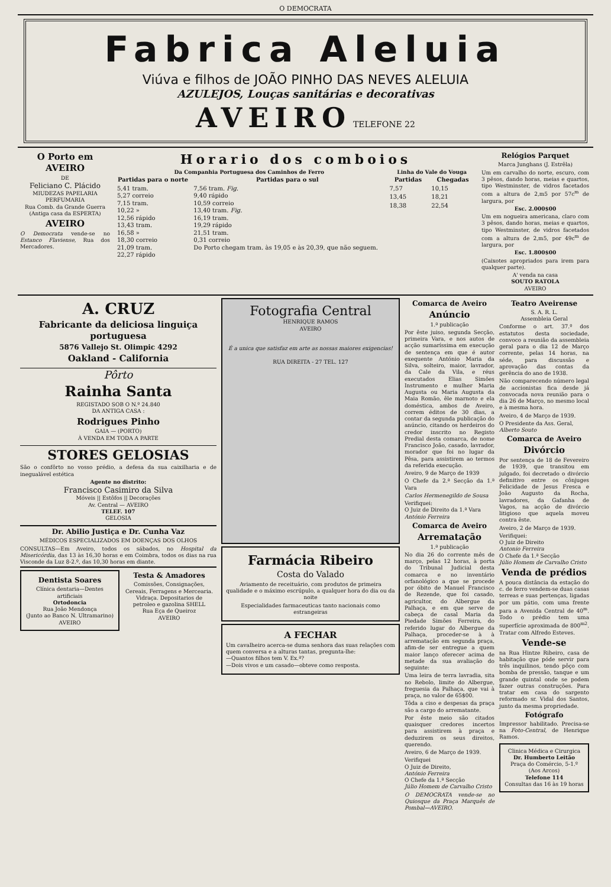O DEMOCRATA
Fabrica Aleluia
Viúva e filhos de JOÃO PINHO DAS NEVES ALELUIA
AZULEJOS, Louças sanitárias e decorativas
AVEIRO TELEFONE 22
O Porto em AVEIRO
DE
Feliciano C. Plácido
MIUDEZAS PAPELARIA
PERFUMARIA
Rua Comb. da Grande Guerra
(Antiga casa da ESPERTA)
AVEIRO
O Democrata vende-se no Estanco Flaviense, Rua dos Mercadores.
Horario dos comboios
Da Companhia Portuguesa dos Caminhos de Ferro
| Partidas para o norte | Partidas para o sul |
| --- | --- |
| 5,41 tram. 5,27 correio 7,15 tram. 10,22 » 12,56 rápido 13,43 tram. 16,58 » 18,30 correio 21,09 tram. 22,27 rápido | 7,56 tram. Fig. 9,40 rápido 10,59 correio 13,40 tram. Fig. 16,19 tram. 19,29 rápido 21,51 tram. 0,31 correio Do Porto chegam tram. às 19,05 e às 20,39, que não seguem. |
Linha do Vale do Vouga
| Partidas | Chegadas |
| --- | --- |
| 7,57 | 10,15 |
| 13,45 | 18,21 |
| 18,38 | 22,54 |
Relógios Parquet
Marca Junghans (J. Estrêla)
Um em carvalho do norte, escuro, com 3 pêsos, dando horas, meias e quartos, tipo Westminster, de vidros facetados com a altura de 2,m5 por 57c<sup>m</sup> de largura, por
Esc. 2.000$00
Um em nogueira americana, claro com 3 pêsos, dando horas, meias e quartos, tipo Westminster, de vidros facetados com a altura de 2,m5, por 49c<sup>m</sup> de largura, por
Esc. 1.800$00
(Caixotes apropriados para irem para qualquer parte).
A' venda na casa
SOUTO RATOLA
AVEIRO
A. CRUZ
Fabricante da deliciosa linguiça portuguesa
5876 Vallejo St. Olimpic 4292
Oakland - California
Pôrto
Rainha Santa
REGISTADO SOB O N.º 24.840
DA ANTIGA CASA :
Rodrigues Pinho
GAIA — (PORTO)
À VENDA EM TODA A PARTE
STORES GELOSIAS
São o confôrto no vosso prédio, a defesa da sua caixilharia e de inegualável estética
Agente no distrito:
Francisco Casimiro da Silva
Móveis || Estôfos || Decorações
Av. Central — AVEIRO
TELEF. 107
GELOSIA
Dr. Abilio Justiça e Dr. Cunha Vaz
MÉDICOS ESPECIALIZADOS EM DOENÇAS DOS OLHOS
CONSULTAS—Em Aveiro, todos os sábados, no Hospital da Misericórdia, das 13 às 16,30 horas e em Coimbra, todos os dias na rua Visconde da Luz 8-2.º, das 10,30 horas em diante.
Dentista Soares
Clínica dentaria—Dentes artificiais
Ortodoncia
Rua João Mendonça
(Junto ao Banco N. Ultramarino)
AVEIRO
Testa & Amadores
Comissões, Consignações, Cereais, Ferragens e Mercearia. Vidraça. Depositarios de petroleo e gazolina SHELL
Rua Eça de Queiroz
AVEIRO
Fotografia Central
HENRIQUE RAMOS
AVEIRO
É a unica que satisfaz em arte as nossas maiores exigencias!
RUA DIREITA - 27 TEL. 127
Farmácia Ribeiro
Costa do Valado
Aviamento de receituário, com produtos de primeira qualidade e o máximo escrúpulo, a qualquer hora do dia ou da noite
Especialidades farmaceuticas tanto nacionais como estrangeiras
A FECHAR
Um cavalheiro acerca-se duma senhora das suas relações com quem conversa e a alturas tantas, pregunta-lhe:
—Quantos filhos tem V. Ex.ª?
—Dois vivos e um casado—obteve como resposta.
Comarca de Aveiro
Anúncio
1.ª publicação
Por êste juiso, segunda Secção, primeira Vara, e nos autos de acção sumaríssima em execução de sentença em que é autor exequente António Maria da Silva, solteiro, maior, lavrador, da Cale da Vila, e réus executados Elias Simões Instrumento e mulher Maria Augusta ou Maria Augusta da Maia Romão, êle marnoto e ela doméstica, ambos de Aveiro, correm éditos de 30 dias, a contar da segunda publicação do anúncio, citando os herdeiros do credor inscrito no Registo Predial desta comarca, de nome Francisco João, casado, lavrador, morador que foi no lugar da Pêsa, para assistirem ao termos da referida execução.
Aveiro, 9 de Março de 1939
O Chefe da 2.ª Secção da 1.ª Vara
Carlos Hermenegildo de Sousa
Verifiquei:
O Juiz de Direito da 1.ª Vara
António Ferreira
Comarca de Aveiro
Arrematação
1.ª publicação
No dia 26 do corrente mês de março, pelas 12 horas, à porta do Tribunal Judicial desta comarca e no inventário orfanológico a que se procede por óbito de Manuel Francisco de Rezende, que foi casado, agricultor, do Albergue da Palhaça, e em que serve de cabeça de casal Maria da Piedade Simões Ferreira, do referido lugar do Albergue da Palhaça, proceder-se à à arrematação em segunda praça, afim-de ser entregue a quem maior lanço oferecer acima de metade da sua avaliação do seguinte:
Uma leira de terra lavradia, sita no Rebolo, limite do Albergue, freguesia da Palhaça, que vai à praça, no valor de 65$00.
Tôda a ciso e despesas da praça são a cargo do arrematante.
Por êste meio são citados quaisquer credores incertos para assistirem à praça e deduzirem os seus direitos, querendo.
Aveiro, 6 de Março de 1939.
Verifiquei
O Juiz de Direito,
António Ferreira
O Chefe da 1.ª Secção
Júlio Homem de Carvalho Cristo
O DEMOCRATA vende-se no Quiosque da Praça Marquês de Pombal—AVEIRO.
Teatro Aveirense
S. A. R. L.
Assembleia Geral
Conforme o art. 37.º dos estatutos desta sociedade, convoco a reunião da assembleia geral para o dia 12 de Março corrente, pelas 14 horas, na séde, para discussão e aprovação das contas da gerência do ano de 1938.
Não comparecendo número legal de accionistas fica desde já convocada nova reunião para o dia 26 de Março, no mesmo local e à mesma hora.
Aveiro, 4 de Março de 1939.
O Presidente da Ass. Geral,
Alberto Souto
Comarca de Aveiro
Divórcio
Por sentença de 18 de Fevereiro de 1939, que transitou em julgado, foi decretado o divórcio definitivo entre os cônjuges Felicidade de Jesus Fresca e João Augusto da Rocha, lavradores, da Gafanha de Vagos, na acção de divórcio litigioso que aquela moveu contra êste.
Aveiro, 2 de Março de 1939.
Verifiquei:
O Juiz de Direito
Antonio Ferreira
O Chefe da 1.ª Secção
Júlio Homem de Carvalho Cristo
Venda de prédios
A pouca distância da estação do c. de ferro vendem-se duas casas terreas e suas pertenças, ligadas por um pátio, com uma frente para a Avenida Central de 40<sup>m</sup>. Todo o prédio tem uma superfície aproximada de 800<sup>m2</sup>. Tratar com Alfredo Esteves.
Vende-se
na Rua Hintze Ribeiro, casa de habitação que póde servir para três inquilinos, tendo pôço com bomba de pressão, tanque e um grande quintal onde se podem fazer outras construções. Para tratar em casa do sargento reformado sr. Vidal dos Santos, junto da mesma propriedade.
Fotógrafo
Impressor habilitado. Precisa-se na Foto-Central, de Henrique Ramos.
Clinica Médica e Cirurgica
Dr. Humberto Leitão
Praça do Comércio, 5-1.º
(Aos Arcos)
Telefone 114
Consultas das 16 às 19 horas